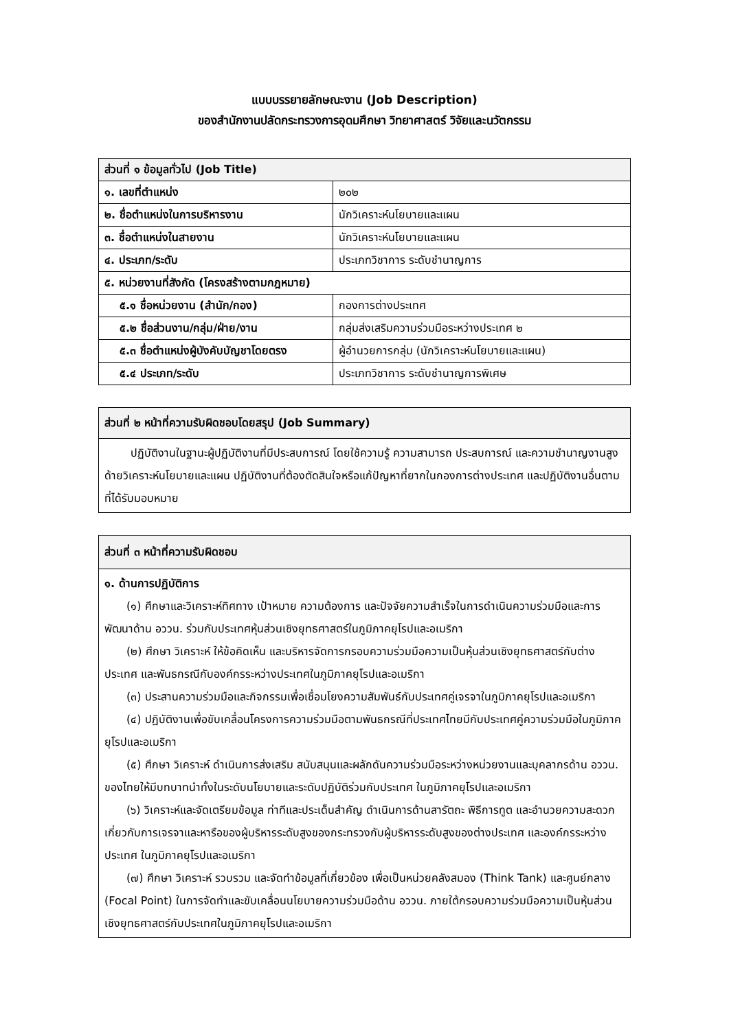แบบบรรยายลักษณะงาน (Job Description)
ของสำนักงานปลัดกระทรวงการอุดมศึกษา วิทยาศาสตร์ วิจัยและนวัตกรรม
| ส่วนที่ ๑ ข้อมูลทั่วไป (Job Title) | |
| --- | --- |
| ๑. เลขที่ตำแหน่ง | ๒๐๒ |
| ๒. ชื่อตำแหน่งในการบริหารงาน | นักวิเคราะห์นโยบายและแผน |
| ๓. ชื่อตำแหน่งในสายงาน | นักวิเคราะห์นโยบายและแผน |
| ๔. ประเภท/ระดับ | ประเภทวิชาการ ระดับชำนาญการ |
| ๕. หน่วยงานที่สังกัด (โครงสร้างตามกฎหมาย) | |
| ๕.๑ ชื่อหน่วยงาน (สำนัก/กอง) | กองการต่างประเทศ |
| ๕.๒ ชื่อส่วนงาน/กลุ่ม/ฝ่าย/งาน | กลุ่มส่งเสริมความร่วมมือระหว่างประเทศ ๒ |
| ๕.๓ ชื่อตำแหน่งผู้บังคับบัญชาโดยตรง | ผู้อำนวยการกลุ่ม (นักวิเคราะห์นโยบายและแผน) |
| ๕.๔ ประเภท/ระดับ | ประเภทวิชาการ ระดับชำนาญการพิเศษ |
| ส่วนที่ ๒ หน้าที่ความรับผิดชอบโดยสรุป (Job Summary) |
| --- |
| ปฏิบัติงานในฐานะผู้ปฏิบัติงานที่มีประสบการณ์ โดยใช้ความรู้ ความสามารถ ประสบการณ์ และความชำนาญงานสูงด้ายวิเคราะห์นโยบายและแผน ปฏิบัติงานที่ต้องตัดสินใจหรือแก้ปัญหาที่ยากในกองการต่างประเทศ และปฏิบัติงานอื่นตามที่ได้รับมอบหมาย |
| ส่วนที่ ๓ หน้าที่ความรับผิดชอบ |
| --- |
| ๑. ด้านการปฏิบัติการ (๑) ศึกษาและวิเคราะห์ทิศทาง เป้าหมาย ความต้องการ และปัจจัยความสำเร็จในการดำเนินความร่วมมือและการพัฒนาด้าน อววน. ร่วมกับประเทศหุ้นส่วนเชิงยุทธศาสตร์ในภูมิภาคยุโรปและอเมริกา (๒) ศึกษา วิเคราะห์ ให้ข้อคิดเห็น และบริหารจัดการกรอบความร่วมมือความเป็นหุ้นส่วนเชิงยุทธศาสตร์กับต่างประเทศ และพันธกรณีกับองค์กรระหว่างประเทศในภูมิภาคยุโรปและอเมริกา (๓) ประสานความร่วมมือและกิจกรรมเพื่อเชื่อมโยงความสัมพันธ์กับประเทศคู่เจรจาในภูมิภาคยุโรปและอเมริกา (๔) ปฏิบัติงานเพื่อขับเคลื่อนโครงการความร่วมมือตามพันธกรณีที่ประเทศไทยมีกับประเทศคู่ความร่วมมือในภูมิภาคยุโรปและอเมริกา (๕) ศึกษา วิเคราะห์ ดำเนินการส่งเสริม สนับสนุนและผลักดันความร่วมมือระหว่างหน่วยงานและบุคลากรด้าน อววน. ของไทยให้มีบทบาทนำทั้งในระดับนโยบายและระดับปฏิบัติร่วมกับประเทศ ในภูมิภาคยุโรปและอเมริกา (๖) วิเคราะห์และจัดเตรียมข้อมูล ท่าทีและประเด็นสำคัญ ดำเนินการด้านสารัตถะ พิธีการทูต และอำนวยความสะดวกเกี่ยวกับการเจรจาและหารือของผู้บริหารระดับสูงของกระทรวงกับผู้บริหารระดับสูงของต่างประเทศ และองค์กรระหว่างประเทศ ในภูมิภาคยุโรปและอเมริกา (๗) ศึกษา วิเคราะห์ รวบรวม และจัดทำข้อมูลที่เกี่ยวข้อง เพื่อเป็นหน่วยคลังสมอง (Think Tank) และศูนย์กลาง (Focal Point) ในการจัดทำและขับเคลื่อนนโยบายความร่วมมือด้าน อววน. ภายใต้กรอบความร่วมมือความเป็นหุ้นส่วนเชิงยุทธศาสตร์กับประเทศในภูมิภาคยุโรปและอเมริกา |